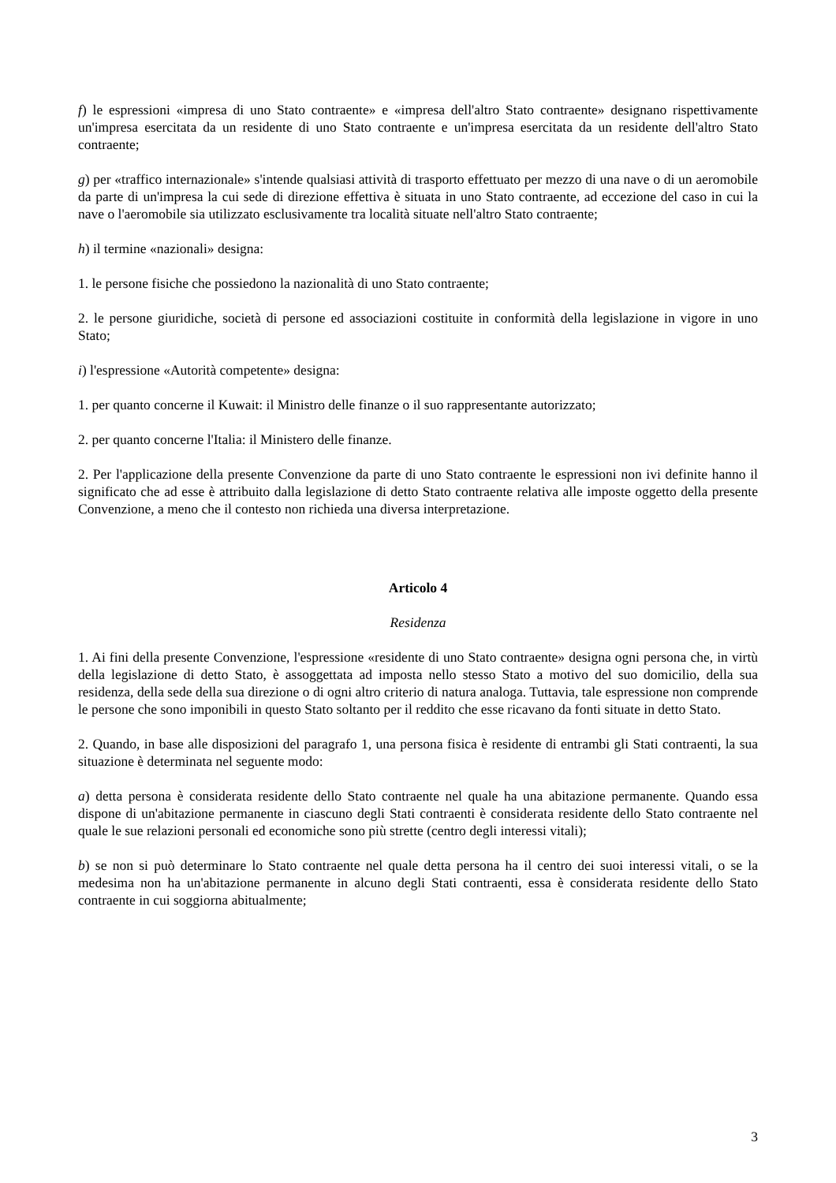f) le espressioni «impresa di uno Stato contraente» e «impresa dell'altro Stato contraente» designano rispettivamente un'impresa esercitata da un residente di uno Stato contraente e un'impresa esercitata da un residente dell'altro Stato contraente;
g) per «traffico internazionale» s'intende qualsiasi attività di trasporto effettuato per mezzo di una nave o di un aeromobile da parte di un'impresa la cui sede di direzione effettiva è situata in uno Stato contraente, ad eccezione del caso in cui la nave o l'aeromobile sia utilizzato esclusivamente tra località situate nell'altro Stato contraente;
h) il termine «nazionali» designa:
1. le persone fisiche che possiedono la nazionalità di uno Stato contraente;
2. le persone giuridiche, società di persone ed associazioni costituite in conformità della legislazione in vigore in uno Stato;
i) l'espressione «Autorità competente» designa:
1. per quanto concerne il Kuwait: il Ministro delle finanze o il suo rappresentante autorizzato;
2. per quanto concerne l'Italia: il Ministero delle finanze.
2. Per l'applicazione della presente Convenzione da parte di uno Stato contraente le espressioni non ivi definite hanno il significato che ad esse è attribuito dalla legislazione di detto Stato contraente relativa alle imposte oggetto della presente Convenzione, a meno che il contesto non richieda una diversa interpretazione.
Articolo 4
Residenza
1. Ai fini della presente Convenzione, l'espressione «residente di uno Stato contraente» designa ogni persona che, in virtù della legislazione di detto Stato, è assoggettata ad imposta nello stesso Stato a motivo del suo domicilio, della sua residenza, della sede della sua direzione o di ogni altro criterio di natura analoga. Tuttavia, tale espressione non comprende le persone che sono imponibili in questo Stato soltanto per il reddito che esse ricavano da fonti situate in detto Stato.
2. Quando, in base alle disposizioni del paragrafo 1, una persona fisica è residente di entrambi gli Stati contraenti, la sua situazione è determinata nel seguente modo:
a) detta persona è considerata residente dello Stato contraente nel quale ha una abitazione permanente. Quando essa dispone di un'abitazione permanente in ciascuno degli Stati contraenti è considerata residente dello Stato contraente nel quale le sue relazioni personali ed economiche sono più strette (centro degli interessi vitali);
b) se non si può determinare lo Stato contraente nel quale detta persona ha il centro dei suoi interessi vitali, o se la medesima non ha un'abitazione permanente in alcuno degli Stati contraenti, essa è considerata residente dello Stato contraente in cui soggiorna abitualmente;
3